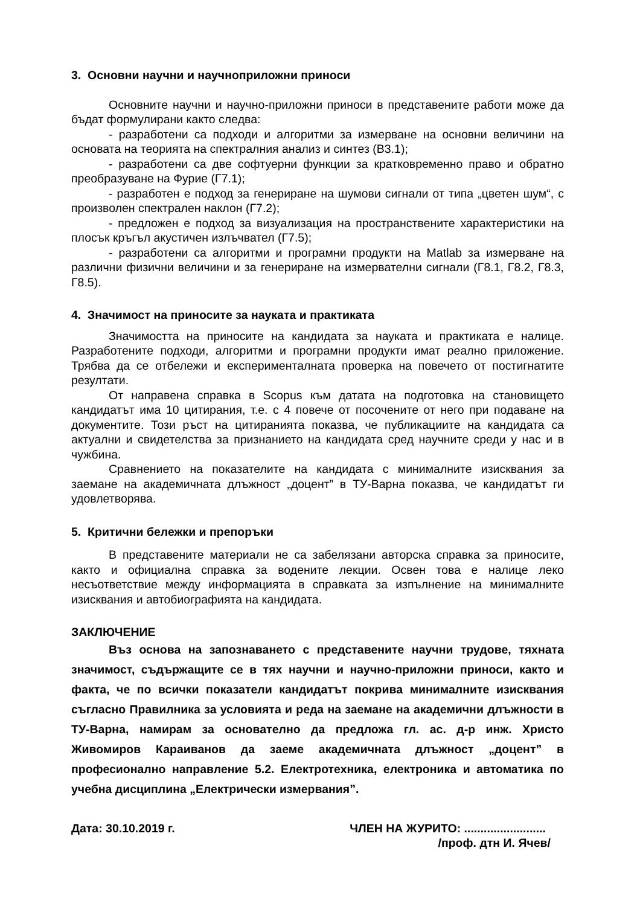3. Основни научни и научноприложни приноси
Основните научни и научно-приложни приноси в представените работи може да бъдат формулирани както следва:
- разработени са подходи и алгоритми за измерване на основни величини на основата на теорията на спектралния анализ и синтез (В3.1);
- разработени са две софтуерни функции за кратковременно право и обратно преобразуване на Фурие (Г7.1);
- разработен е подход за генериране на шумови сигнали от типа „цветен шум“, с произволен спектрален наклон (Г7.2);
- предложен е подход за визуализация на пространствените характеристики на плосък кръгъл акустичен излъчвател (Г7.5);
- разработени са алгоритми и програмни продукти на Matlab за измерване на различни физични величини и за генериране на измервателни сигнали (Г8.1, Г8.2, Г8.3, Г8.5).
4. Значимост на приносите за науката и практиката
Значимостта на приносите на кандидата за науката и практиката е налице. Разработените подходи, алгоритми и програмни продукти имат реално приложение. Трябва да се отбележи и експерименталната проверка на повечето от постигнатите резултати.
От направена справка в Scopus към датата на подготовка на становището кандидатът има 10 цитирания, т.е. с 4 повече от посочените от него при подаване на документите. Този ръст на цитиранията показва, че публикациите на кандидата са актуални и свидетелства за признанието на кандидата сред научните среди у нас и в чужбина.
Сравнението на показателите на кандидата с минималните изисквания за заемане на академичната длъжност „доцент” в ТУ-Варна показва, че кандидатът ги удовлетворява.
5. Критични бележки и препоръки
В представените материали не са забелязани авторска справка за приносите, както и официална справка за водените лекции. Освен това е налице леко несъответствие между информацията в справката за изпълнение на минималните изисквания и автобиографията на кандидата.
ЗАКЛЮЧЕНИЕ
Въз основа на запознаването с представените научни трудове, тяхната значимост, съдържащите се в тях научни и научно-приложни приноси, както и факта, че по всички показатели кандидатът покрива минималните изисквания съгласно Правилника за условията и реда на заемане на академични длъжности в ТУ-Варна, намирам за основателно да предложа гл. ас. д-р инж. Христо Живомиров Караиванов да заеме академичната длъжност „доцент” в професионално направление 5.2. Електротехника, електроника и автоматика по учебна дисциплина „Електрически измервания”.
Дата: 30.10.2019 г. ЧЛЕН НА ЖУРИТО: .........................
/проф. дтн И. Ячев/